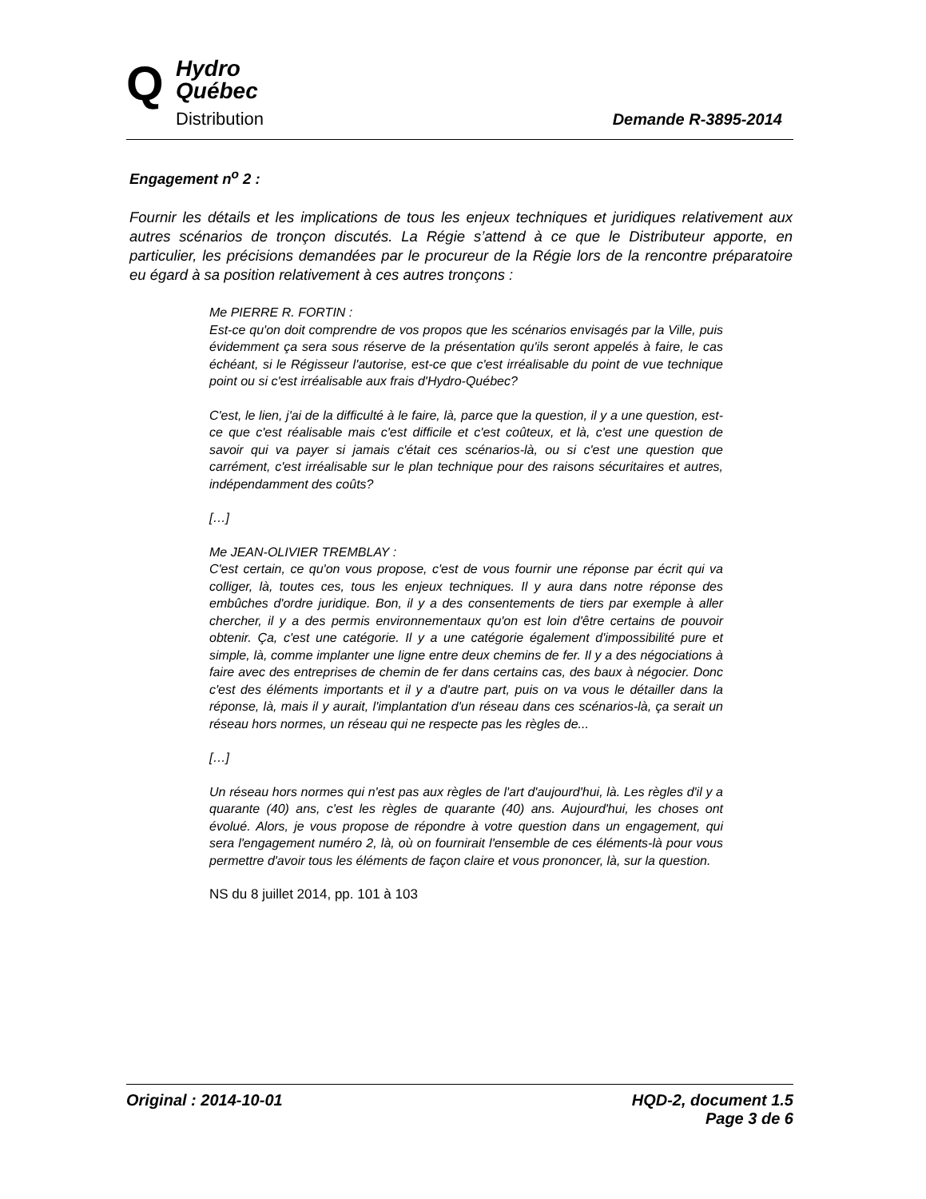Q
Hydro
Québec
Distribution
Demande R-3895-2014
Engagement n<sup>o</sup> 2 :
Fournir les détails et les implications de tous les enjeux techniques et juridiques relativement aux autres scénarios de tronçon discutés. La Régie s’attend à ce que le Distributeur apporte, en particulier, les précisions demandées par le procureur de la Régie lors de la rencontre préparatoire eu égard à sa position relativement à ces autres tronçons :
Me PIERRE R. FORTIN :
Est-ce qu'on doit comprendre de vos propos que les scénarios envisagés par la Ville, puis évidemment ça sera sous réserve de la présentation qu'ils seront appelés à faire, le cas échéant, si le Régisseur l'autorise, est-ce que c'est irréalisable du point de vue technique point ou si c'est irréalisable aux frais d'Hydro-Québec?
C'est, le lien, j'ai de la difficulté à le faire, là, parce que la question, il y a une question, est-ce que c'est réalisable mais c'est difficile et c'est coûteux, et là, c'est une question de savoir qui va payer si jamais c'était ces scénarios-là, ou si c'est une question que carrément, c'est irréalisable sur le plan technique pour des raisons sécuritaires et autres, indépendamment des coûts?
[…]
Me JEAN-OLIVIER TREMBLAY :
C'est certain, ce qu'on vous propose, c'est de vous fournir une réponse par écrit qui va colliger, là, toutes ces, tous les enjeux techniques. Il y aura dans notre réponse des embûches d'ordre juridique. Bon, il y a des consentements de tiers par exemple à aller chercher, il y a des permis environnementaux qu'on est loin d'être certains de pouvoir obtenir. Ça, c'est une catégorie. Il y a une catégorie également d'impossibilité pure et simple, là, comme implanter une ligne entre deux chemins de fer. Il y a des négociations à faire avec des entreprises de chemin de fer dans certains cas, des baux à négocier. Donc c'est des éléments importants et il y a d'autre part, puis on va vous le détailler dans la réponse, là, mais il y aurait, l'implantation d'un réseau dans ces scénarios-là, ça serait un réseau hors normes, un réseau qui ne respecte pas les règles de...
[…]
Un réseau hors normes qui n'est pas aux règles de l'art d'aujourd'hui, là. Les règles d'il y a quarante (40) ans, c'est les règles de quarante (40) ans. Aujourd'hui, les choses ont évolué. Alors, je vous propose de répondre à votre question dans un engagement, qui sera l'engagement numéro 2, là, où on fournirait l'ensemble de ces éléments-là pour vous permettre d'avoir tous les éléments de façon claire et vous prononcer, là, sur la question.
NS du 8 juillet 2014, pp. 101 à 103
Original : 2014-10-01 HQD-2, document 1.5
Page 3 de 6